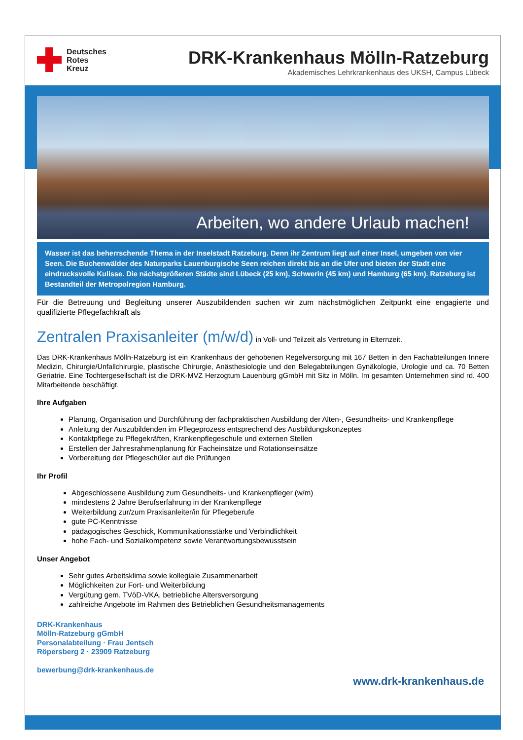Deutsches
Rotes
Kreuz
DRK-Krankenhaus Mölln-Ratzeburg
Akademisches Lehrkrankenhaus des UKSH, Campus Lübeck
Arbeiten, wo andere Urlaub machen!
Wasser ist das beherrschende Thema in der Inselstadt Ratzeburg. Denn ihr Zentrum liegt auf einer Insel, umgeben von vier Seen. Die Buchenwälder des Naturparks Lauenburgische Seen reichen direkt bis an die Ufer und bieten der Stadt eine eindrucksvolle Kulisse. Die nächstgrößeren Städte sind Lübeck (25 km), Schwerin (45 km) und Hamburg (65 km). Ratzeburg ist Bestandteil der Metropolregion Hamburg.
Für die Betreuung und Begleitung unserer Auszubildenden suchen wir zum nächstmöglichen Zeitpunkt eine engagierte und qualifizierte Pflegefachkraft als
Zentralen Praxisanleiter (m/w/d) in Voll- und Teilzeit als Vertretung in Elternzeit.
Das DRK-Krankenhaus Mölln-Ratzeburg ist ein Krankenhaus der gehobenen Regelversorgung mit 167 Betten in den Fachabteilungen Innere Medizin, Chirurgie/Unfallchirurgie, plastische Chirurgie, Anästhesiologie und den Belegabteilungen Gynäkologie, Urologie und ca. 70 Betten Geriatrie. Eine Tochtergesellschaft ist die DRK-MVZ Herzogtum Lauenburg gGmbH mit Sitz in Mölln. Im gesamten Unternehmen sind rd. 400 Mitarbeitende beschäftigt.
Ihre Aufgaben
Planung, Organisation und Durchführung der fachpraktischen Ausbildung der Alten-, Gesundheits- und Krankenpflege
Anleitung der Auszubildenden im Pflegeprozess entsprechend des Ausbildungskonzeptes
Kontaktpflege zu Pflegekräften, Krankenpflegeschule und externen Stellen
Erstellen der Jahresrahmenplanung für Facheinsätze und Rotationseinsätze
Vorbereitung der Pflegeschüler auf die Prüfungen
Ihr Profil
Abgeschlossene Ausbildung zum Gesundheits- und Krankenpfleger (w/m)
mindestens 2 Jahre Berufserfahrung in der Krankenpflege
Weiterbildung zur/zum Praxisanleiter/in für Pflegeberufe
gute PC-Kenntnisse
pädagogisches Geschick, Kommunikationsstärke und Verbindlichkeit
hohe Fach- und Sozialkompetenz sowie Verantwortungsbewusstsein
Unser Angebot
Sehr gutes Arbeitsklima sowie kollegiale Zusammenarbeit
Möglichkeiten zur Fort- und Weiterbildung
Vergütung gem. TVöD-VKA, betriebliche Altersversorgung
zahlreiche Angebote im Rahmen des Betrieblichen Gesundheitsmanagements
DRK-Krankenhaus
Mölln-Ratzeburg gGmbH
Personalabteilung · Frau Jentsch
Röpersberg 2 · 23909 Ratzeburg
bewerbung@drk-krankenhaus.de
www.drk-krankenhaus.de